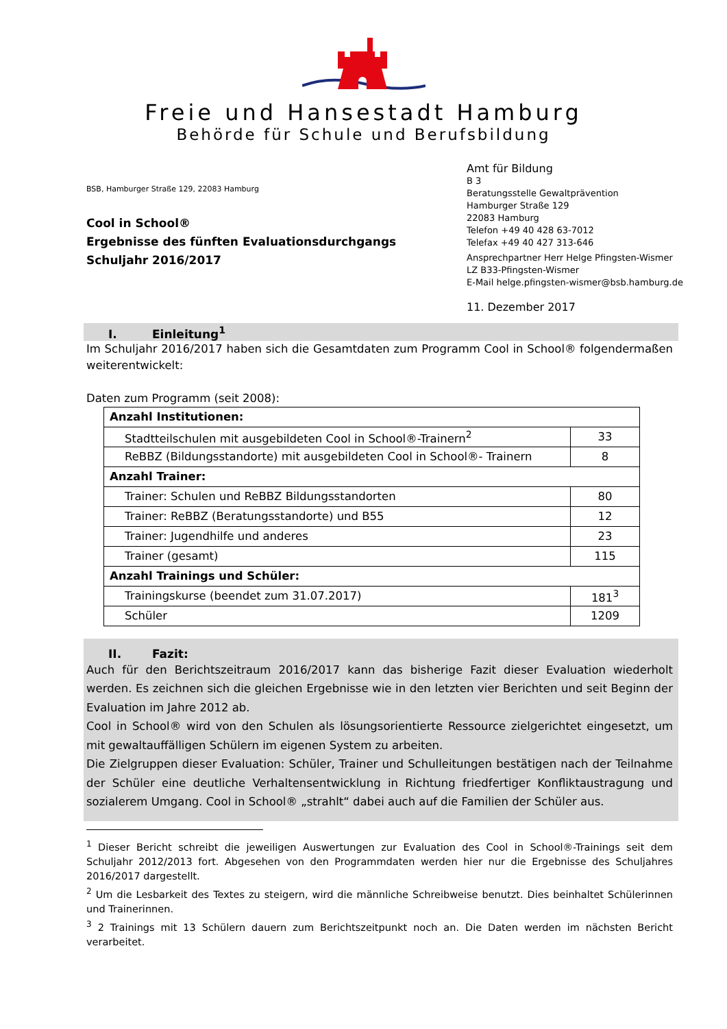Freie und Hansestadt Hamburg
Behörde für Schule und Berufsbildung
BSB, Hamburger Straße 129, 22083 Hamburg
Cool in School®
Ergebnisse des fünften Evaluationsdurchgangs
Schuljahr 2016/2017
Amt für Bildung
B 3
Beratungsstelle Gewaltprävention
Hamburger Straße 129
22083 Hamburg
Telefon +49 40 428 63-7012
Telefax +49 40 427 313-646
Ansprechpartner Herr Helge Pfingsten-Wismer
LZ B33-Pfingsten-Wismer
E-Mail helge.pfingsten-wismer@bsb.hamburg.de
11. Dezember 2017
I. Einleitung<sup>1</sup>
Im Schuljahr 2016/2017 haben sich die Gesamtdaten zum Programm Cool in School® folgendermaßen weiterentwickelt:
Daten zum Programm (seit 2008):
| Anzahl Institutionen: | |
| Stadtteilschulen mit ausgebildeten Cool in School®-Trainern<sup>2</sup> | 33 |
| ReBBZ (Bildungsstandorte) mit ausgebildeten Cool in School®- Trainern | 8 |
| Anzahl Trainer: | |
| Trainer: Schulen und ReBBZ Bildungsstandorten | 80 |
| Trainer: ReBBZ (Beratungsstandorte) und B55 | 12 |
| Trainer: Jugendhilfe und anderes | 23 |
| Trainer (gesamt) | 115 |
| Anzahl Trainings und Schüler: | |
| Trainingskurse (beendet zum 31.07.2017) | 181<sup>3</sup> |
| Schüler | 1209 |
II. Fazit:
Auch für den Berichtszeitraum 2016/2017 kann das bisherige Fazit dieser Evaluation wiederholt werden. Es zeichnen sich die gleichen Ergebnisse wie in den letzten vier Berichten und seit Beginn der Evaluation im Jahre 2012 ab.
Cool in School® wird von den Schulen als lösungsorientierte Ressource zielgerichtet eingesetzt, um mit gewaltauffälligen Schülern im eigenen System zu arbeiten.
Die Zielgruppen dieser Evaluation: Schüler, Trainer und Schulleitungen bestätigen nach der Teilnahme der Schüler eine deutliche Verhaltensentwicklung in Richtung friedfertiger Konfliktaustragung und sozialerem Umgang. Cool in School® „strahlt“ dabei auch auf die Familien der Schüler aus.
<sup>1</sup> Dieser Bericht schreibt die jeweiligen Auswertungen zur Evaluation des Cool in School®-Trainings seit dem Schuljahr 2012/2013 fort. Abgesehen von den Programmdaten werden hier nur die Ergebnisse des Schuljahres 2016/2017 dargestellt.
<sup>2</sup> Um die Lesbarkeit des Textes zu steigern, wird die männliche Schreibweise benutzt. Dies beinhaltet Schülerinnen und Trainerinnen.
<sup>3</sup> 2 Trainings mit 13 Schülern dauern zum Berichtszeitpunkt noch an. Die Daten werden im nächsten Bericht verarbeitet.